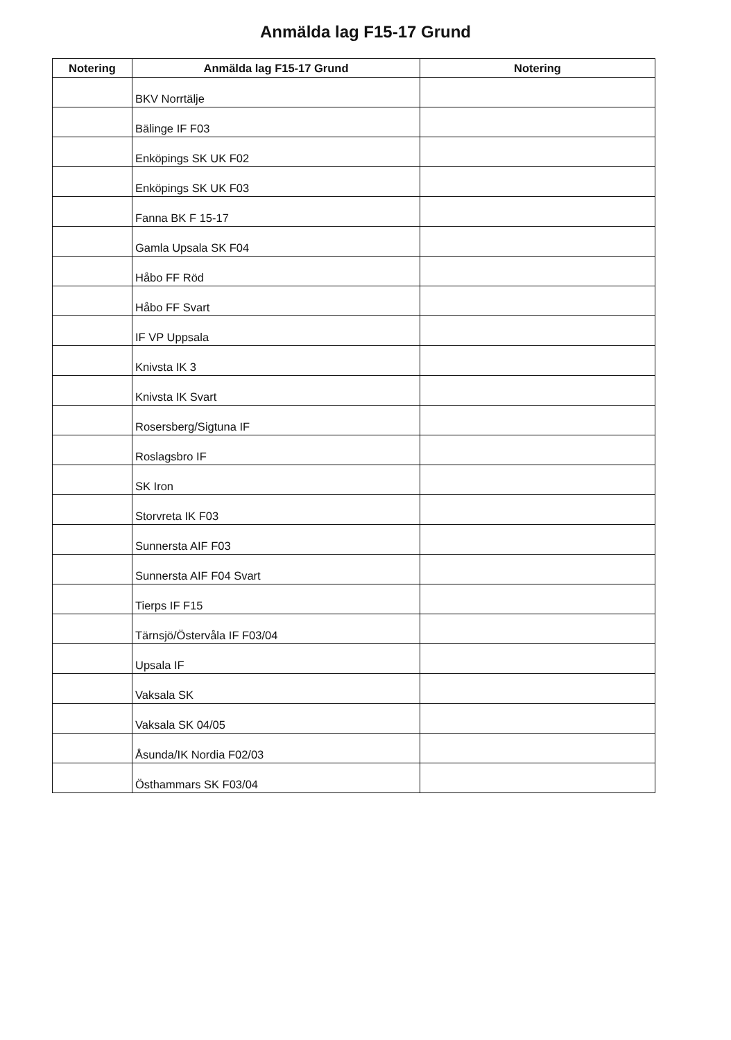Anmälda lag F15-17 Grund
| Notering | Anmälda lag F15-17 Grund | Notering |
| --- | --- | --- |
| | BKV Norrtälje | |
| | Bälinge IF F03 | |
| | Enköpings SK UK F02 | |
| | Enköpings SK UK F03 | |
| | Fanna BK F 15-17 | |
| | Gamla Upsala SK F04 | |
| | Håbo FF Röd | |
| | Håbo FF Svart | |
| | IF VP Uppsala | |
| | Knivsta IK 3 | |
| | Knivsta IK Svart | |
| | Rosersberg/Sigtuna IF | |
| | Roslagsbro IF | |
| | SK Iron | |
| | Storvreta IK F03 | |
| | Sunnersta AIF F03 | |
| | Sunnersta AIF F04 Svart | |
| | Tierps IF F15 | |
| | Tärnsjö/Östervåla IF F03/04 | |
| | Upsala IF | |
| | Vaksala SK | |
| | Vaksala SK 04/05 | |
| | Åsunda/IK Nordia F02/03 | |
| | Östhammars SK F03/04 | |